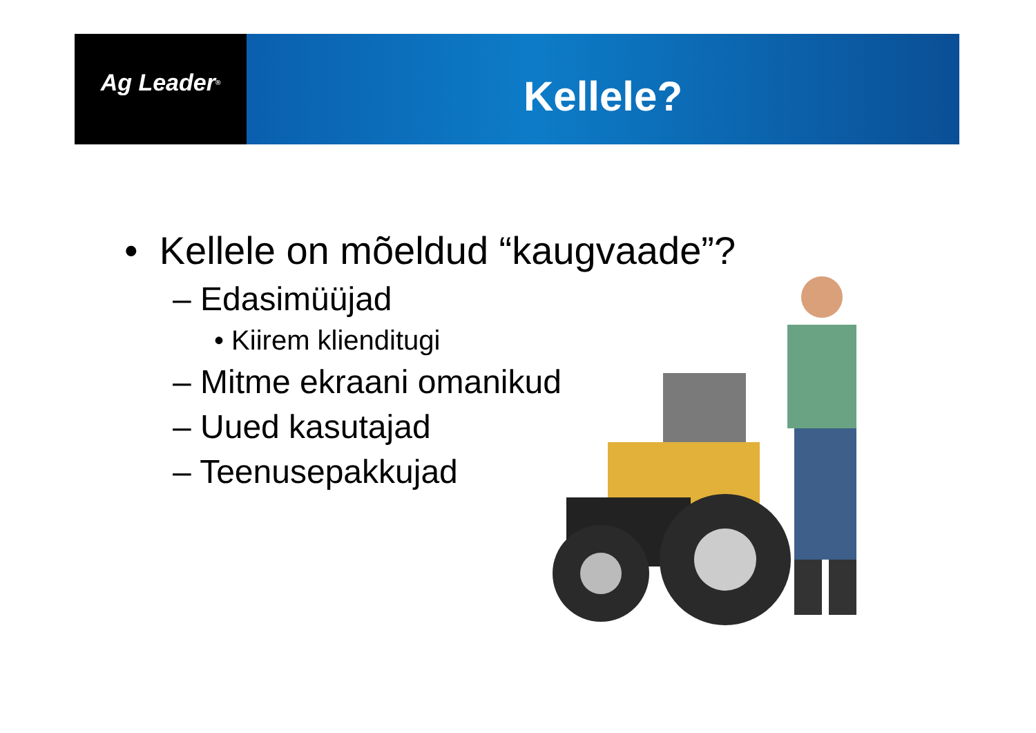Ag Leader<sup>®</sup>
Kellele?
• Kellele on mõeldud “kaugvaade”?
– Edasimüüjad
• Kiirem klienditugi
– Mitme ekraani omanikud
– Uued kasutajad
– Teenusepakkujad